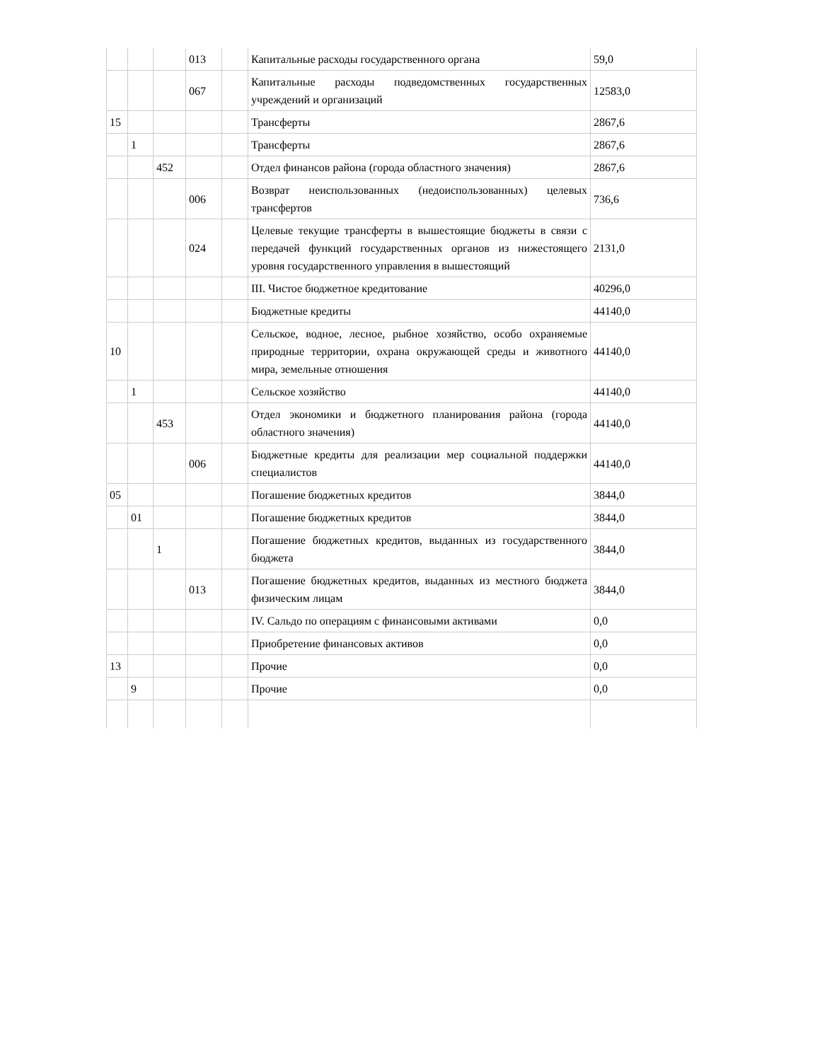| | | | 013 | | Капитальные расходы государственного органа | 59,0 |
| | | | 067 | | Капитальные расходы подведомственных государственных учреждений и организаций | 12583,0 |
| 15 | | | | | Трансферты | 2867,6 |
| | 1 | | | | Трансферты | 2867,6 |
| | | 452 | | | Отдел финансов района (города областного значения) | 2867,6 |
| | | | 006 | | Возврат неиспользованных (недоиспользованных) целевых трансфертов | 736,6 |
| | | | 024 | | Целевые текущие трансферты в вышестоящие бюджеты в связи с передачей функций государственных органов из нижестоящего уровня государственного управления в вышестоящий | 2131,0 |
| | | | | | III. Чистое бюджетное кредитование | 40296,0 |
| | | | | | Бюджетные кредиты | 44140,0 |
| 10 | | | | | Сельское, водное, лесное, рыбное хозяйство, особо охраняемые природные территории, охрана окружающей среды и животного мира, земельные отношения | 44140,0 |
| | 1 | | | | Сельское хозяйство | 44140,0 |
| | | 453 | | | Отдел экономики и бюджетного планирования района (города областного значения) | 44140,0 |
| | | | 006 | | Бюджетные кредиты для реализации мер социальной поддержки специалистов | 44140,0 |
| 05 | | | | | Погашение бюджетных кредитов | 3844,0 |
| | 01 | | | | Погашение бюджетных кредитов | 3844,0 |
| | | 1 | | | Погашение бюджетных кредитов, выданных из государственного бюджета | 3844,0 |
| | | | 013 | | Погашение бюджетных кредитов, выданных из местного бюджета физическим лицам | 3844,0 |
| | | | | | IV. Сальдо по операциям с финансовыми активами | 0,0 |
| | | | | | Приобретение финансовых активов | 0,0 |
| 13 | | | | | Прочие | 0,0 |
| | 9 | | | | Прочие | 0,0 |